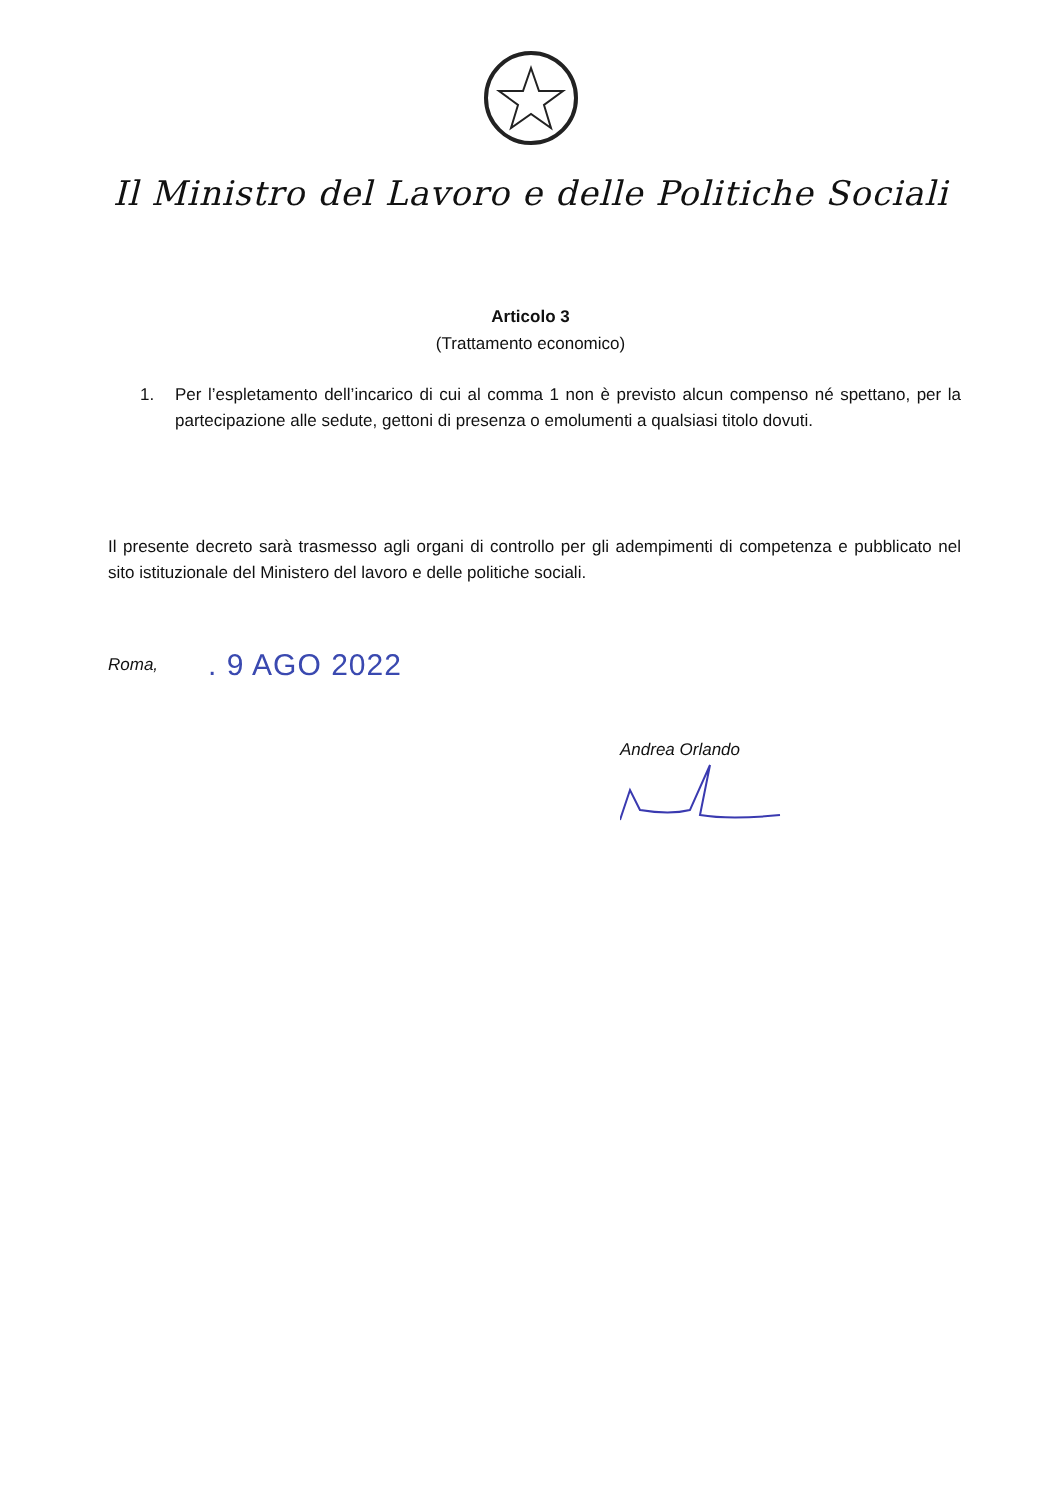Il Ministro del Lavoro e delle Politiche Sociali
Articolo 3
(Trattamento economico)
1. Per l’espletamento dell’incarico di cui al comma 1 non è previsto alcun compenso né spettano, per la partecipazione alle sedute, gettoni di presenza o emolumenti a qualsiasi titolo dovuti.
Il presente decreto sarà trasmesso agli organi di controllo per gli adempimenti di competenza e pubblicato nel sito istituzionale del Ministero del lavoro e delle politiche sociali.
Roma,. 9 AGO 2022
Andrea Orlando